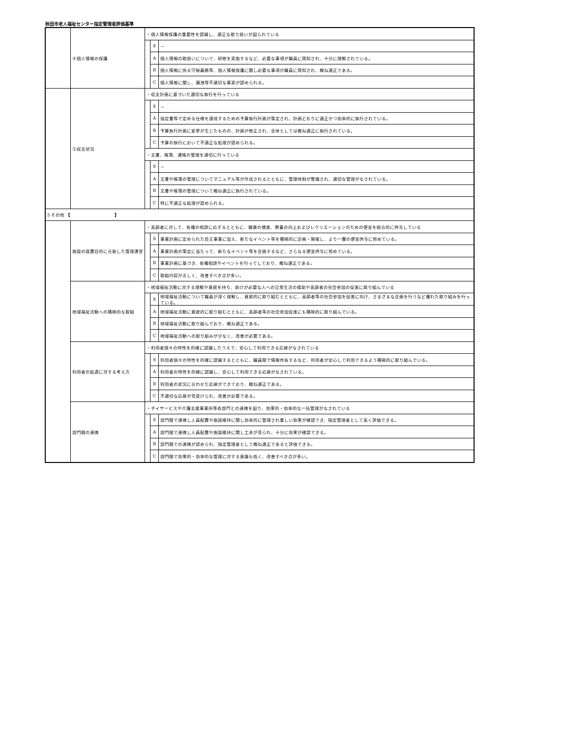秋田市老人福祉センター指定管理者評価基準
| | ④個人情報の保護 | ・個人情報保護の重要性を認識し、適正な取り扱いが図られている | | |
| | | | S | － |
| | | | A | 個人情報の取扱いについて、研修を実施するなど、必要な事項が職員に周知され、十分に理解されている。 |
| | | | B | 個人情報に係る守秘義務等、個人情報保護に関し必要な事項が職員に周知され、概ね適正である。 |
| | | | C | 個人情報に関し、漏洩等不適切な事実が認められる。 |
| | ⑤収支状況 | ・収支計画に基づいた適切な執行を行っている | | |
| | | | S | － |
| | | | A | 協定書等で定める仕様を達成するための予算執行計画が策定され、計画どおりに適正かつ効率的に執行されている。 |
| | | | B | 予算執行計画に変更が生じたものの、計画が修正され、全体としては概ね適正に執行されている。 |
| | | | C | 予算の執行において不適正な処理が認められる。 |
| | | ・文書、帳簿、通帳の管理を適切に行っている | | |
| | | | S | － |
| | | | A | 文書や帳簿の管理についてマニュアル等が作成されるとともに、管理体制が整備され、適切な管理がなされている。 |
| | | | B | 文書や帳簿の管理について概ね適正に執行されている。 |
| | | | C | 特に不適正な処理が認められる。 |
| 5 その他 【 】 | | | | |
| | 施設の設置目的に合致した管理運営 | ・高齢者に対して、各種の相談に応ずるとともに、健康の増進、教養の向上およびレクリエーションのための便宜を総合的に供与している | | |
| | | | S | 事業計画に定められた自主事業に加え、新たなイベント等を積極的に企画・開催し、より一層の便宜供与に努めている。 |
| | | | A | 事業計画の策定に当たって、新たなイベント等を企画するなど、さらなる便宜供与に努めている。 |
| | | | B | 事業計画に基づき、各種相談やイベントを行ってしており、概ね適正である。 |
| | | | C | 取組内容が乏しく、改善すべき点が多い。 |
| | 地域福祉活動への積極的な取組 | ・地域福祉活動に対する理解や意欲を持ち、助けが必要な人への日常生活の援助や高齢者の社会参加の促進に取り組んでいる | | |
| | | | S | 地域福祉活動について職員が深く理解し、意欲的に取り組むとともに、高齢者等の社会参加を促進に向け、さまざまな企画を行うなど優れた取り組みを行っている。 |
| | | | A | 地域福祉活動に意欲的に取り組むとともに、高齢者等の社会参加促進にも積極的に取り組んでいる。 |
| | | | B | 地域福祉活動に取り組んでおり、概ね適正である。 |
| | | | C | 地域福祉活動への取り組みが少なく、改善が必要である。 |
| | 利用者の処遇に対する考え方 | ・利用者個々の特性を的確に認識したうえで、安心して利用できる応接がなされている | | |
| | | | S | 利用者個々の特性を的確に認識するとともに、職員間で情報共有するなど、利用者が安心して利用できるよう積極的に取り組んでいる。 |
| | | | A | 利用者の特性を的確に認識し、安心して利用できる応接がなされている。 |
| | | | B | 利用者の状況に合わせた応接ができており、概ね適正である。 |
| | | | C | 不適切な応接が見受けられ、改善が必要である。 |
| | 部門間の連携 | ・デイサービスや介護支援事業所等各部門との連携を図り、効果的・効率的な一括管理がなされている | | |
| | | | S | 部門間で連携し人員配置や施設維持に関し効率的に管理され著しい効果が確認でき、指定管理者として高く評価できる。 |
| | | | A | 部門間で連携し人員配置や施設維持に関し工夫が見られ、十分に効果が確認できる。 |
| | | | B | 部門間での連携が認められ、指定管理者として概ね適正であると評価できる。 |
| | | | C | 部門間で効果的・効率的な管理に対する意識も低く、改善すべき点が多い。 |